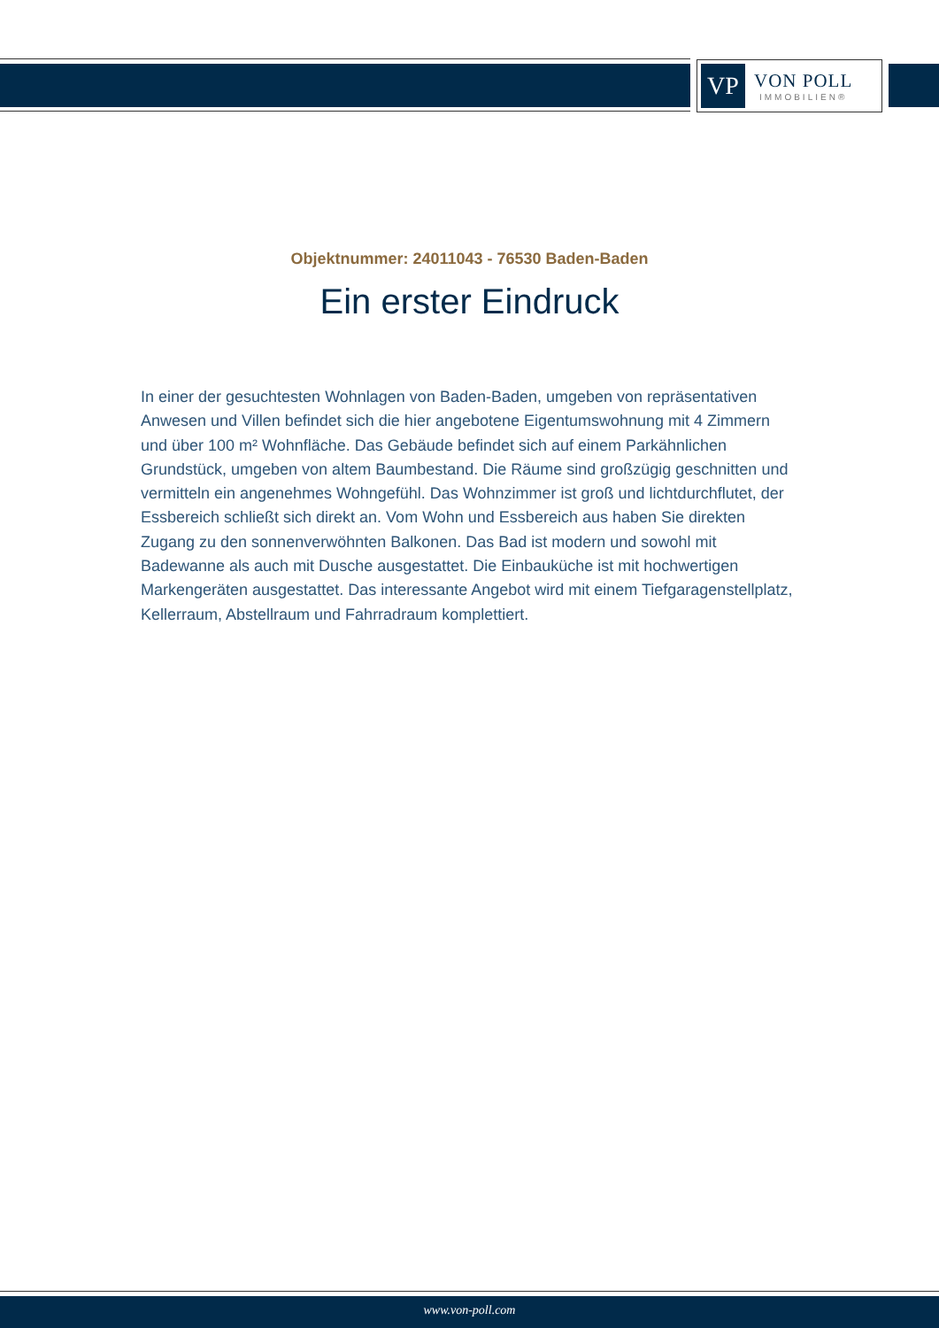VP
VON POLL
IMMOBILIEN®
Objektnummer: 24011043 - 76530 Baden-Baden
Ein erster Eindruck
In einer der gesuchtesten Wohnlagen von Baden-Baden, umgeben von repräsentativen Anwesen und Villen befindet sich die hier angebotene Eigentumswohnung mit 4 Zimmern und über 100 m² Wohnfläche. Das Gebäude befindet sich auf einem Parkähnlichen Grundstück, umgeben von altem Baumbestand. Die Räume sind großzügig geschnitten und vermitteln ein angenehmes Wohngefühl. Das Wohnzimmer ist groß und lichtdurchflutet, der Essbereich schließt sich direkt an. Vom Wohn und Essbereich aus haben Sie direkten Zugang zu den sonnenverwöhnten Balkonen. Das Bad ist modern und sowohl mit Badewanne als auch mit Dusche ausgestattet. Die Einbauküche ist mit hochwertigen Markengeräten ausgestattet. Das interessante Angebot wird mit einem Tiefgaragenstellplatz, Kellerraum, Abstellraum und Fahrradraum komplettiert.
www.von-poll.com